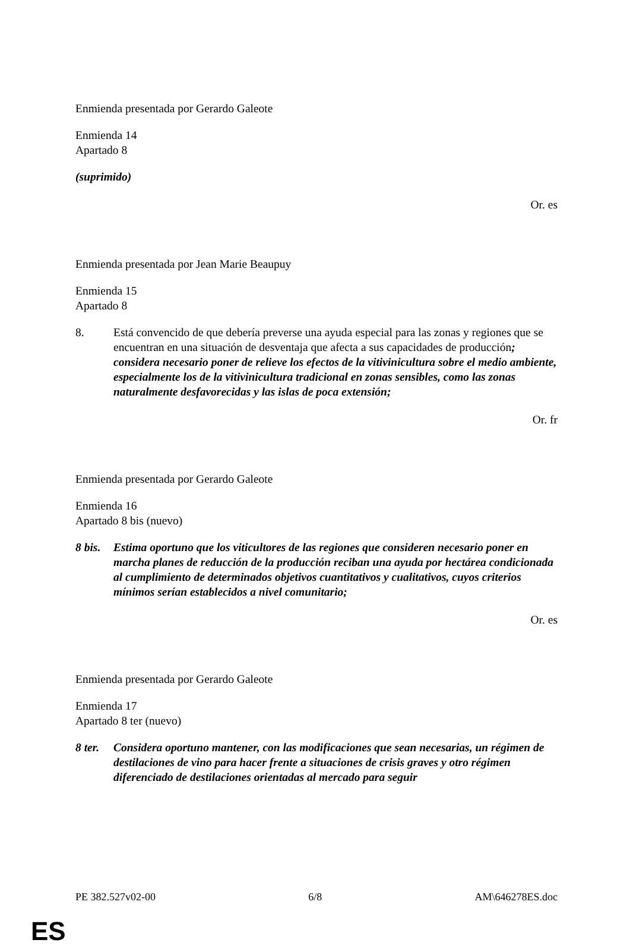Enmienda presentada por Gerardo Galeote
Enmienda 14
Apartado 8
(suprimido)
Or. es
Enmienda presentada por Jean Marie Beaupuy
Enmienda 15
Apartado 8
8. Está convencido de que debería preverse una ayuda especial para las zonas y regiones que se encuentran en una situación de desventaja que afecta a sus capacidades de producción; considera necesario poner de relieve los efectos de la vitivinicultura sobre el medio ambiente, especialmente los de la vitivinicultura tradicional en zonas sensibles, como las zonas naturalmente desfavorecidas y las islas de poca extensión;
Or. fr
Enmienda presentada por Gerardo Galeote
Enmienda 16
Apartado 8 bis (nuevo)
8 bis.
Estima oportuno que los viticultores de las regiones que consideren necesario poner en marcha planes de reducción de la producción reciban una ayuda por hectárea condicionada al cumplimiento de determinados objetivos cuantitativos y cualitativos, cuyos criterios mínimos serían establecidos a nivel comunitario;
Or. es
Enmienda presentada por Gerardo Galeote
Enmienda 17
Apartado 8 ter (nuevo)
8 ter.
Considera oportuno mantener, con las modificaciones que sean necesarias, un régimen de destilaciones de vino para hacer frente a situaciones de crisis graves y otro régimen diferenciado de destilaciones orientadas al mercado para seguir
PE 382.527v02-00 6/8 AM\646278ES.doc
ES